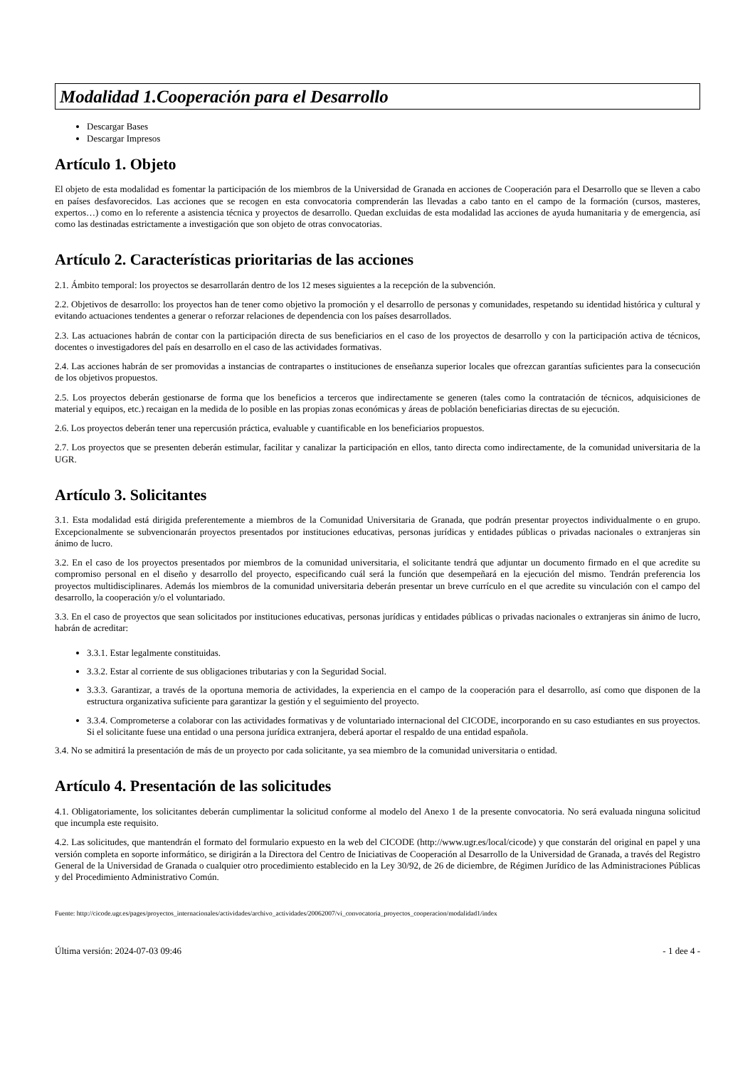Modalidad 1.Cooperación para el Desarrollo
Descargar Bases
Descargar Impresos
Artículo 1. Objeto
El objeto de esta modalidad es fomentar la participación de los miembros de la Universidad de Granada en acciones de Cooperación para el Desarrollo que se lleven a cabo en países desfavorecidos. Las acciones que se recogen en esta convocatoria comprenderán las llevadas a cabo tanto en el campo de la formación (cursos, masteres, expertos…) como en lo referente a asistencia técnica y proyectos de desarrollo. Quedan excluidas de esta modalidad las acciones de ayuda humanitaria y de emergencia, así como las destinadas estrictamente a investigación que son objeto de otras convocatorias.
Artículo 2. Características prioritarias de las acciones
2.1. Ámbito temporal: los proyectos se desarrollarán dentro de los 12 meses siguientes a la recepción de la subvención.
2.2. Objetivos de desarrollo: los proyectos han de tener como objetivo la promoción y el desarrollo de personas y comunidades, respetando su identidad histórica y cultural y evitando actuaciones tendentes a generar o reforzar relaciones de dependencia con los países desarrollados.
2.3. Las actuaciones habrán de contar con la participación directa de sus beneficiarios en el caso de los proyectos de desarrollo y con la participación activa de técnicos, docentes o investigadores del país en desarrollo en el caso de las actividades formativas.
2.4. Las acciones habrán de ser promovidas a instancias de contrapartes o instituciones de enseñanza superior locales que ofrezcan garantías suficientes para la consecución de los objetivos propuestos.
2.5. Los proyectos deberán gestionarse de forma que los beneficios a terceros que indirectamente se generen (tales como la contratación de técnicos, adquisiciones de material y equipos, etc.) recaigan en la medida de lo posible en las propias zonas económicas y áreas de población beneficiarias directas de su ejecución.
2.6. Los proyectos deberán tener una repercusión práctica, evaluable y cuantificable en los beneficiarios propuestos.
2.7. Los proyectos que se presenten deberán estimular, facilitar y canalizar la participación en ellos, tanto directa como indirectamente, de la comunidad universitaria de la UGR.
Artículo 3. Solicitantes
3.1. Esta modalidad está dirigida preferentemente a miembros de la Comunidad Universitaria de Granada, que podrán presentar proyectos individualmente o en grupo. Excepcionalmente se subvencionarán proyectos presentados por instituciones educativas, personas jurídicas y entidades públicas o privadas nacionales o extranjeras sin ánimo de lucro.
3.2. En el caso de los proyectos presentados por miembros de la comunidad universitaria, el solicitante tendrá que adjuntar un documento firmado en el que acredite su compromiso personal en el diseño y desarrollo del proyecto, especificando cuál será la función que desempeñará en la ejecución del mismo. Tendrán preferencia los proyectos multidisciplinares. Además los miembros de la comunidad universitaria deberán presentar un breve currículo en el que acredite su vinculación con el campo del desarrollo, la cooperación y/o el voluntariado.
3.3. En el caso de proyectos que sean solicitados por instituciones educativas, personas jurídicas y entidades públicas o privadas nacionales o extranjeras sin ánimo de lucro, habrán de acreditar:
3.3.1. Estar legalmente constituidas.
3.3.2. Estar al corriente de sus obligaciones tributarias y con la Seguridad Social.
3.3.3. Garantizar, a través de la oportuna memoria de actividades, la experiencia en el campo de la cooperación para el desarrollo, así como que disponen de la estructura organizativa suficiente para garantizar la gestión y el seguimiento del proyecto.
3.3.4. Comprometerse a colaborar con las actividades formativas y de voluntariado internacional del CICODE, incorporando en su caso estudiantes en sus proyectos. Si el solicitante fuese una entidad o una persona jurídica extranjera, deberá aportar el respaldo de una entidad española.
3.4. No se admitirá la presentación de más de un proyecto por cada solicitante, ya sea miembro de la comunidad universitaria o entidad.
Artículo 4. Presentación de las solicitudes
4.1. Obligatoriamente, los solicitantes deberán cumplimentar la solicitud conforme al modelo del Anexo 1 de la presente convocatoria. No será evaluada ninguna solicitud que incumpla este requisito.
4.2. Las solicitudes, que mantendrán el formato del formulario expuesto en la web del CICODE (http://www.ugr.es/local/cicode) y que constarán del original en papel y una versión completa en soporte informático, se dirigirán a la Directora del Centro de Iniciativas de Cooperación al Desarrollo de la Universidad de Granada, a través del Registro General de la Universidad de Granada o cualquier otro procedimiento establecido en la Ley 30/92, de 26 de diciembre, de Régimen Jurídico de las Administraciones Públicas y del Procedimiento Administrativo Común.
Fuente: http://cicode.ugr.es/pages/proyectos_internacionales/actividades/archivo_actividades/20062007/vi_convocatoria_proyectos_cooperacion/modalidad1/index
Última versión: 2024-07-03 09:46 - 1 dee 4 -